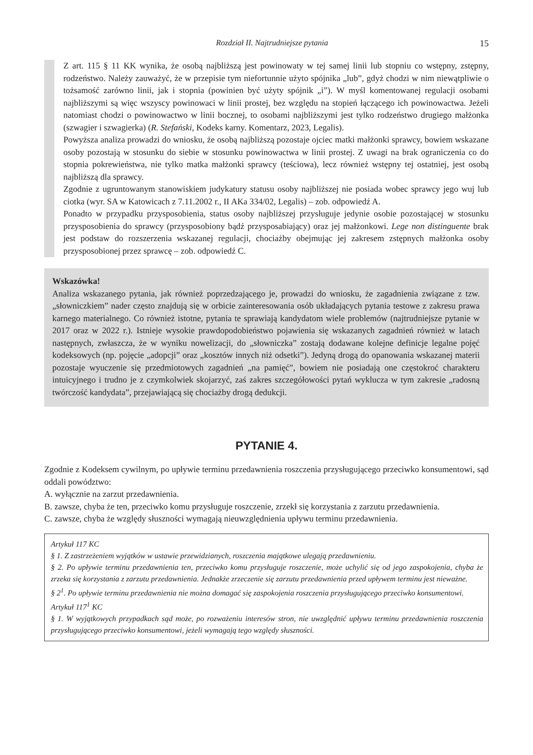Rozdział II. Najtrudniejsze pytania 15
Z art. 115 § 11 KK wynika, że osobą najbliższą jest powinowaty w tej samej linii lub stopniu co wstępny, zstępny, rodzeństwo. Należy zauważyć, że w przepisie tym niefortunnie użyto spójnika „lub”, gdyż chodzi w nim niewątpliwie o tożsamość zarówno linii, jak i stopnia (powinien być użyty spójnik „i”). W myśl komentowanej regulacji osobami najbliższymi są więc wszyscy powinowaci w linii prostej, bez względu na stopień łączącego ich powinowactwa. Jeżeli natomiast chodzi o powinowactwo w linii bocznej, to osobami najbliższymi jest tylko rodzeństwo drugiego małżonka (szwagier i szwagierka) (R. Stefański, Kodeks karny. Komentarz, 2023, Legalis).
Powyższa analiza prowadzi do wniosku, że osobą najbliższą pozostaje ojciec matki małżonki sprawcy, bowiem wskazane osoby pozostają w stosunku do siebie w stosunku powinowactwa w linii prostej. Z uwagi na brak ograniczenia co do stopnia pokrewieństwa, nie tylko matka małżonki sprawcy (teściowa), lecz również wstępny tej ostatniej, jest osobą najbliższą dla sprawcy.
Zgodnie z ugruntowanym stanowiskiem judykatury statusu osoby najbliższej nie posiada wobec sprawcy jego wuj lub ciotka (wyr. SA w Katowicach z 7.11.2002 r., II AKa 334/02, Legalis) – zob. odpowiedź A.
Ponadto w przypadku przysposobienia, status osoby najbliższej przysługuje jedynie osobie pozostającej w stosunku przysposobienia do sprawcy (przysposobiony bądź przysposabiający) oraz jej małżonkowi. Lege non distinguente brak jest podstaw do rozszerzenia wskazanej regulacji, chociażby obejmując jej zakresem zstępnych małżonka osoby przysposobionej przez sprawcę – zob. odpowiedź C.
Wskazówka!
Analiza wskazanego pytania, jak również poprzedzającego je, prowadzi do wniosku, że zagadnienia związane z tzw. „słowniczkiem” nader często znajdują się w orbicie zainteresowania osób układających pytania testowe z zakresu prawa karnego materialnego. Co również istotne, pytania te sprawiają kandydatom wiele problemów (najtrudniejsze pytanie w 2017 oraz w 2022 r.). Istnieje wysokie prawdopodobieństwo pojawienia się wskazanych zagadnień również w latach następnych, zwłaszcza, że w wyniku nowelizacji, do „słowniczka” zostają dodawane kolejne definicje legalne pojęć kodeksowych (np. pojęcie „adopcji” oraz „kosztów innych niż odsetki”). Jedyną drogą do opanowania wskazanej materii pozostaje wyuczenie się przedmiotowych zagadnień „na pamięć”, bowiem nie posiadają one częstokroć charakteru intuicyjnego i trudno je z czymkolwiek skojarzyć, zaś zakres szczegółowości pytań wyklucza w tym zakresie „radosną twórczość kandydata”, przejawiającą się chociażby drogą dedukcji.
PYTANIE 4.
Zgodnie z Kodeksem cywilnym, po upływie terminu przedawnienia roszczenia przysługującego przeciwko konsumentowi, sąd oddali powództwo:
A. wyłącznie na zarzut przedawnienia.
B. zawsze, chyba że ten, przeciwko komu przysługuje roszczenie, zrzekł się korzystania z zarzutu przedawnienia.
C. zawsze, chyba że względy słuszności wymagają nieuwzględnienia upływu terminu przedawnienia.
Artykuł 117 KC
§ 1. Z zastrzeżeniem wyjątków w ustawie przewidzianych, roszczenia majątkowe ulegają przedawnieniu.
§ 2. Po upływie terminu przedawnienia ten, przeciwko komu przysługuje roszczenie, może uchylić się od jego zaspokojenia, chyba że zrzeka się korzystania z zarzutu przedawnienia. Jednakże zrzeczenie się zarzutu przedawnienia przed upływem terminu jest nieważne.
§ 2<sup>1</sup>. Po upływie terminu przedawnienia nie można domagać się zaspokojenia roszczenia przysługującego przeciwko konsumentowi.
Artykuł 117<sup>1</sup> KC
§ 1. W wyjątkowych przypadkach sąd może, po rozważeniu interesów stron, nie uwzględnić upływu terminu przedawnienia roszczenia przysługującego przeciwko konsumentowi, jeżeli wymagają tego względy słuszności.